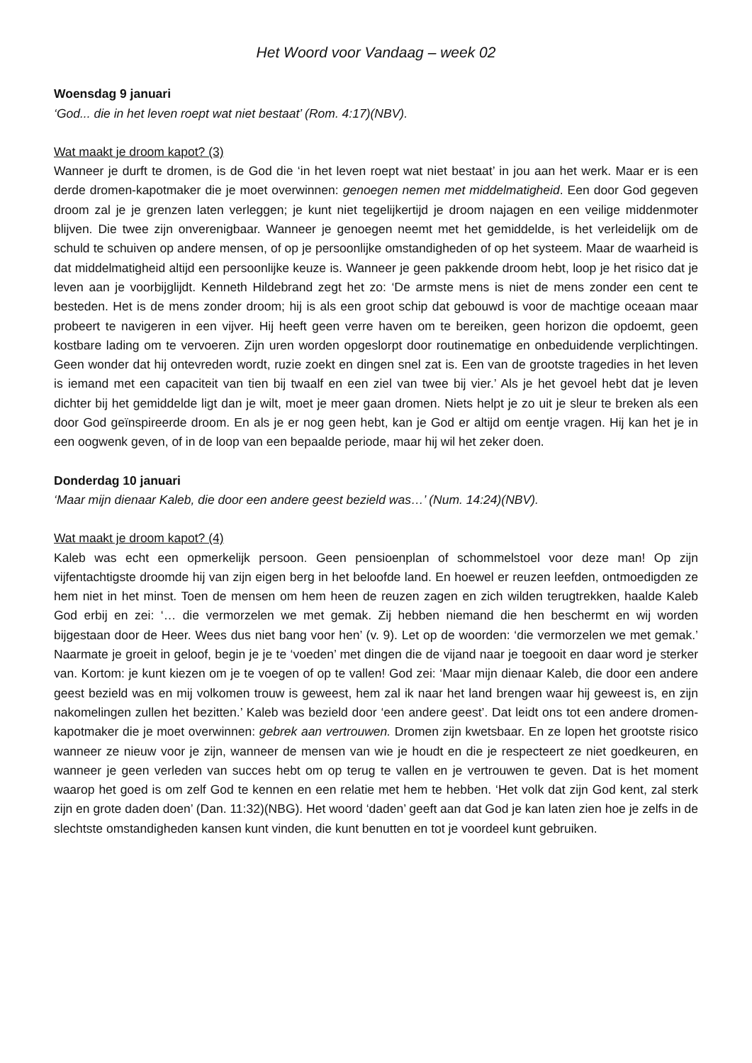Het Woord voor Vandaag – week 02
Woensdag 9 januari
‘God... die in het leven roept wat niet bestaat’ (Rom. 4:17)(NBV).
Wat maakt je droom kapot? (3)
Wanneer je durft te dromen, is de God die ‘in het leven roept wat niet bestaat’ in jou aan het werk. Maar er is een derde dromen-kapotmaker die je moet overwinnen: genoegen nemen met middelmatigheid. Een door God gegeven droom zal je je grenzen laten verleggen; je kunt niet tegelijkertijd je droom najagen en een veilige middenmoter blijven. Die twee zijn onverenigbaar. Wanneer je genoegen neemt met het gemiddelde, is het verleidelijk om de schuld te schuiven op andere mensen, of op je persoonlijke omstandigheden of op het systeem. Maar de waarheid is dat middelmatigheid altijd een persoonlijke keuze is. Wanneer je geen pakkende droom hebt, loop je het risico dat je leven aan je voorbijglijdt. Kenneth Hildebrand zegt het zo: ‘De armste mens is niet de mens zonder een cent te besteden. Het is de mens zonder droom; hij is als een groot schip dat gebouwd is voor de machtige oceaan maar probeert te navigeren in een vijver. Hij heeft geen verre haven om te bereiken, geen horizon die opdoemt, geen kostbare lading om te vervoeren. Zijn uren worden opgeslorpt door routinematige en onbeduidende verplichtingen. Geen wonder dat hij ontevreden wordt, ruzie zoekt en dingen snel zat is. Een van de grootste tragedies in het leven is iemand met een capaciteit van tien bij twaalf en een ziel van twee bij vier.’ Als je het gevoel hebt dat je leven dichter bij het gemiddelde ligt dan je wilt, moet je meer gaan dromen. Niets helpt je zo uit je sleur te breken als een door God geïnspireerde droom. En als je er nog geen hebt, kan je God er altijd om eentje vragen. Hij kan het je in een oogwenk geven, of in de loop van een bepaalde periode, maar hij wil het zeker doen.
Donderdag 10 januari
‘Maar mijn dienaar Kaleb, die door een andere geest bezield was…’ (Num. 14:24)(NBV).
Wat maakt je droom kapot? (4)
Kaleb was echt een opmerkelijk persoon. Geen pensioenplan of schommelstoel voor deze man! Op zijn vijfentachtigste droomde hij van zijn eigen berg in het beloofde land. En hoewel er reuzen leefden, ontmoedigden ze hem niet in het minst. Toen de mensen om hem heen de reuzen zagen en zich wilden terugtrekken, haalde Kaleb God erbij en zei: ‘… die vermorzelen we met gemak. Zij hebben niemand die hen beschermt en wij worden bijgestaan door de Heer. Wees dus niet bang voor hen’ (v. 9). Let op de woorden: ‘die vermorzelen we met gemak.’ Naarmate je groeit in geloof, begin je je te ‘voeden’ met dingen die de vijand naar je toegooit en daar word je sterker van. Kortom: je kunt kiezen om je te voegen of op te vallen! God zei: ‘Maar mijn dienaar Kaleb, die door een andere geest bezield was en mij volkomen trouw is geweest, hem zal ik naar het land brengen waar hij geweest is, en zijn nakomelingen zullen het bezitten.’ Kaleb was bezield door ‘een andere geest’. Dat leidt ons tot een andere dromen-kapotmaker die je moet overwinnen: gebrek aan vertrouwen. Dromen zijn kwetsbaar. En ze lopen het grootste risico wanneer ze nieuw voor je zijn, wanneer de mensen van wie je houdt en die je respecteert ze niet goedkeuren, en wanneer je geen verleden van succes hebt om op terug te vallen en je vertrouwen te geven. Dat is het moment waarop het goed is om zelf God te kennen en een relatie met hem te hebben. ‘Het volk dat zijn God kent, zal sterk zijn en grote daden doen’ (Dan. 11:32)(NBG). Het woord ‘daden’ geeft aan dat God je kan laten zien hoe je zelfs in de slechtste omstandigheden kansen kunt vinden, die kunt benutten en tot je voordeel kunt gebruiken.